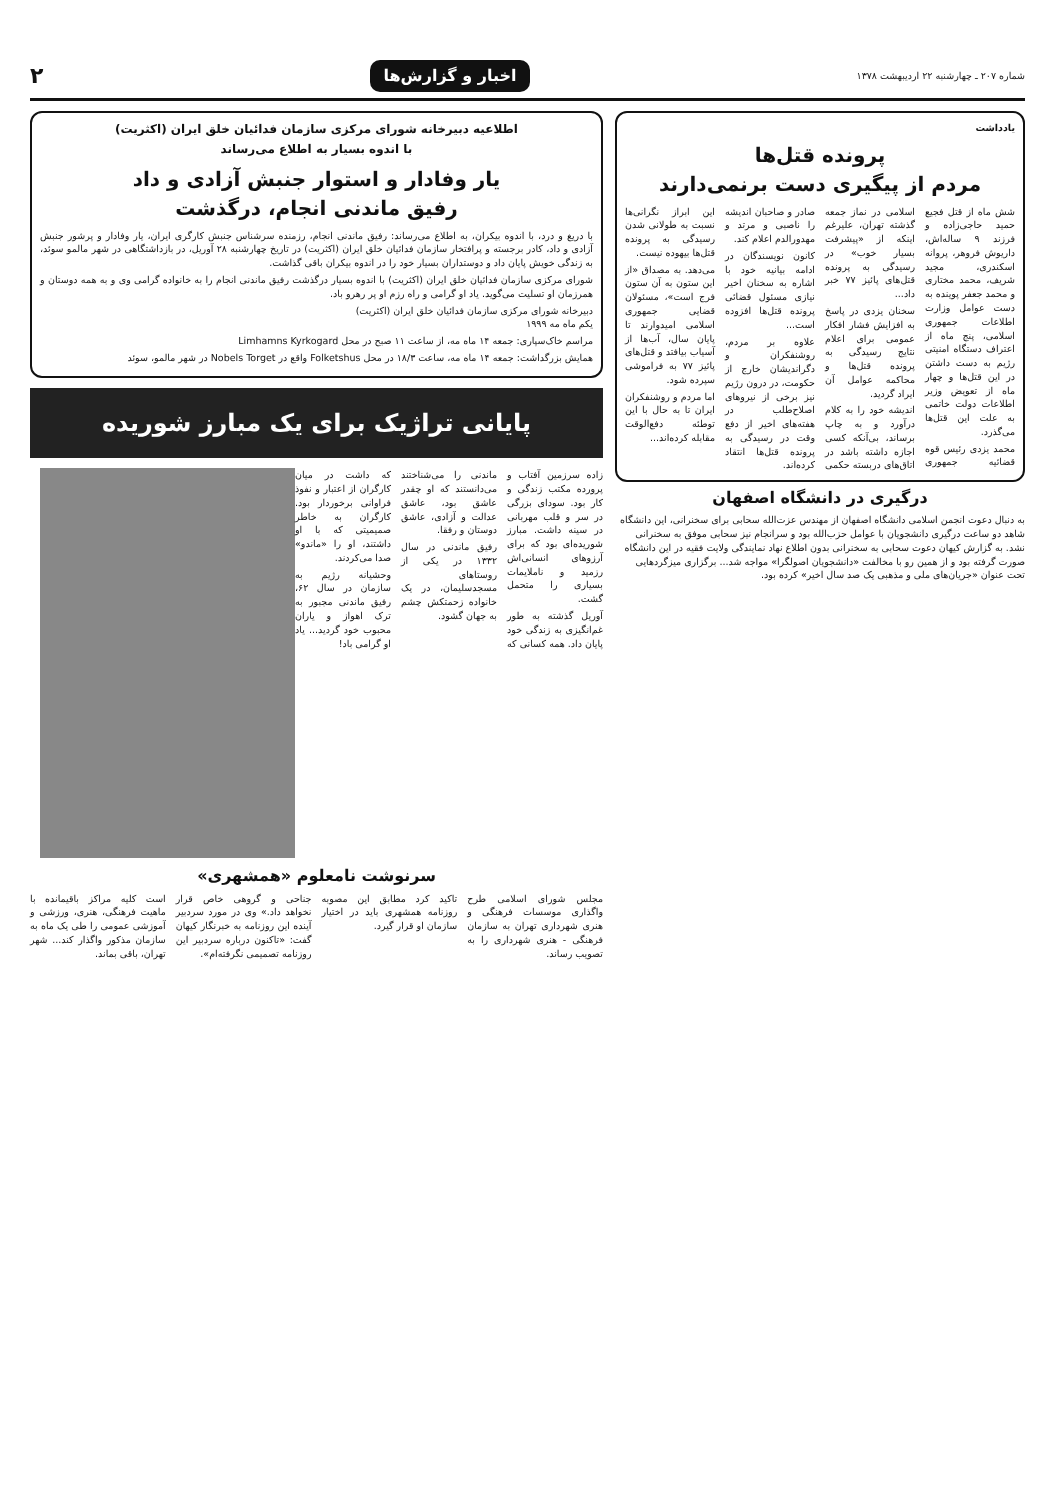شماره ۲۰۷ ـ چهارشنبه ۲۲ اردیبهشت ۱۳۷۸
اخبار و گزارش‌ها
۲
یادداشت
پرونده قتل‌ها
مردم از پیگیری دست برنمی‌دارند
شش ماه از قتل فجیع حمید حاجی‌زاده و فرزند ۹ ساله‌اش، داریوش فروهر، پروانه اسکندری، مجید شریف، محمد مختاری و محمد جعفر پوینده به دست عوامل وزارت اطلاعات جمهوری اسلامی، پنج ماه از اعتراف دستگاه امنیتی رژیم به دست داشتن در این قتل‌ها و چهار ماه از تعویض وزیر اطلاعات دولت خاتمی به علت این قتل‌ها می‌گذرد.
محمد یزدی رئیس قوه قضائیه جمهوری اسلامی در نماز جمعه گذشته تهران، علیرغم اینکه از «پیشرفت بسیار خوب» در رسیدگی به پرونده قتل‌های پائیز ۷۷ خبر داد...
سخنان یزدی در پاسخ به افزایش فشار افکار عمومی برای اعلام نتایج رسیدگی به پرونده قتل‌ها و محاکمه عوامل آن ایراد گردید.
اندیشه خود را به کلام درآورد و به چاپ برساند، بی‌آنکه کسی اجازه داشته باشد در اتاق‌های دربسته حکمی صادر و صاحبان اندیشه را ناصبی و مرتد و مهدورالدم اعلام کند.
کانون نویسندگان در ادامه بیانیه خود با اشاره به سخنان اخیر نیازی مسئول قضائی پرونده قتل‌ها افزوده است...
علاوه بر مردم، روشنفکران و دگراندیشان خارج از حکومت، در درون رژیم نیز برخی از نیروهای اصلاح‌طلب در هفته‌های اخیر از دفع وقت در رسیدگی به پرونده قتل‌ها انتقاد کرده‌اند.
این ابراز نگرانی‌ها نسبت به طولانی شدن رسیدگی به پرونده قتل‌ها بیهوده نیست.
می‌دهد. به مصداق «از این ستون به آن ستون فرج است»، مسئولان قضایی جمهوری اسلامی امیدوارند تا پایان سال، آب‌ها از آسیاب بیافتد و قتل‌های پائیز ۷۷ به فراموشی سپرده شود.
اما مردم و روشنفکران ایران تا به حال با این توطئه دفع‌الوقت مقابله کرده‌اند...
درگیری در دانشگاه اصفهان
به دنبال دعوت انجمن اسلامی دانشگاه اصفهان از مهندس عزت‌الله سحابی برای سخنرانی، این دانشگاه شاهد دو ساعت درگیری دانشجویان با عوامل حزب‌الله بود و سرانجام نیز سحابی موفق به سخنرانی نشد. به گزارش کیهان دعوت سحابی به سخنرانی بدون اطلاع نهاد نمایندگی ولایت فقیه در این دانشگاه صورت گرفته بود و از همین رو با مخالفت «دانشجویان اصولگرا» مواجه شد... برگزاری میزگردهایی تحت عنوان «جریان‌های ملی و مذهبی یک صد سال اخیر» کرده بود.
اطلاعیه دبیرخانه شورای مرکزی سازمان فدائیان خلق ایران (اکثریت)
با اندوه بسیار به اطلاع می‌رساند
یار وفادار و استوار جنبش آزادی و داد
رفیق ماندنی انجام، درگذشت
با دریغ و درد، با اندوه بیکران، به اطلاع می‌رساند: رفیق ماندنی انجام، رزمنده سرشناس جنبش کارگری ایران، یار وفادار و پرشور جنبش آزادی و داد، کادر برجسته و پرافتخار سازمان فدائیان خلق ایران (اکثریت) در تاریخ چهارشنبه ۲۸ آوریل، در بازداشتگاهی در شهر مالمو سوئد، به زندگی خویش پایان داد و دوستداران بسیار خود را در اندوه بیکران باقی گذاشت.
شورای مرکزی سازمان فدائیان خلق ایران (اکثریت) با اندوه بسیار درگذشت رفیق ماندنی انجام را به خانواده گرامی وی و به همه دوستان و همرزمان او تسلیت می‌گوید. یاد او گرامی و راه رزم او پر رهرو باد.
دبیرخانه شورای مرکزی سازمان فدائیان خلق ایران (اکثریت)
یکم ماه مه ۱۹۹۹
مراسم خاک‌سپاری: جمعه ۱۴ ماه مه، از ساعت ۱۱ صبح در محل Limhamns Kyrkogard
همایش بزرگداشت: جمعه ۱۴ ماه مه، ساعت ۱۸/۳ در محل Folketshus واقع در Nobels Torget در شهر مالمو، سوئد
پایانی تراژیک برای یک مبارز شوریده
زاده سرزمین آفتاب و پرورده مکتب زندگی و کار بود. سودای بزرگی در سر و قلب مهربانی در سینه داشت. مبارز شوریده‌ای بود که برای آرزوهای انسانی‌اش رزمید و ناملایمات بسیاری را متحمل گشت.
آوریل گذشته به طور غم‌انگیزی به زندگی خود پایان داد. همه کسانی که ماندنی را می‌شناختند می‌دانستند که او چقدر عاشق بود، عاشق عدالت و آزادی، عاشق دوستان و رفقا.
رفیق ماندنی در سال ۱۳۳۲ در یکی از روستاهای مسجدسلیمان، در یک خانواده زحمتکش چشم به جهان گشود.
که داشت در میان کارگران از اعتبار و نفوذ فراوانی برخوردار بود. کارگران به خاطر صمیمیتی که با او داشتند، او را «ماندو» صدا می‌کردند.
وحشیانه رژیم به سازمان در سال ۶۲، رفیق ماندنی مجبور به ترک اهواز و یاران محبوب خود گردید... یاد او گرامی باد!
سرنوشت نامعلوم «همشهری»
مجلس شورای اسلامی طرح واگذاری موسسات فرهنگی و هنری شهرداری تهران به سازمان فرهنگی - هنری شهرداری را به تصویب رساند.
تاکید کرد مطابق این مصوبه روزنامه همشهری باید در اختیار سازمان او قرار گیرد.
جناحی و گروهی خاص قرار نخواهد داد.» وی در مورد سردبیر آینده این روزنامه به خبرنگار کیهان گفت: «تاکنون درباره سردبیر این روزنامه تصمیمی نگرفته‌ام».
است کلیه مراکز باقیمانده با ماهیت فرهنگی، هنری، ورزشی و آموزشی عمومی را طی یک ماه به سازمان مذکور واگذار کند... شهر تهران، باقی بماند.